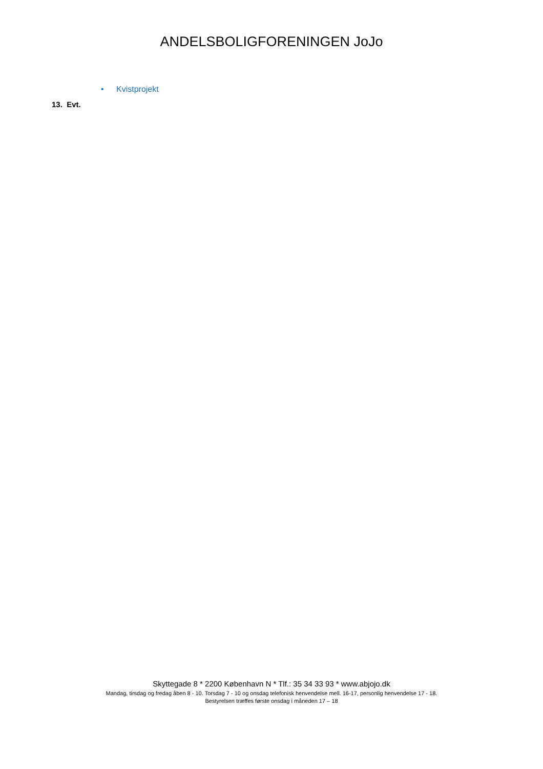ANDELSBOLIGFORENINGEN JoJo
• Kvistprojekt
13. Evt.
Skyttegade 8 * 2200 København N * Tlf.: 35 34 33 93 * www.abjojo.dk
Mandag, tirsdag og fredag åben 8 - 10. Torsdag 7 - 10 og onsdag telefonisk henvendelse mell. 16-17, personlig henvendelse 17 - 18.
Bestyrelsen træffes første onsdag i måneden 17 – 18